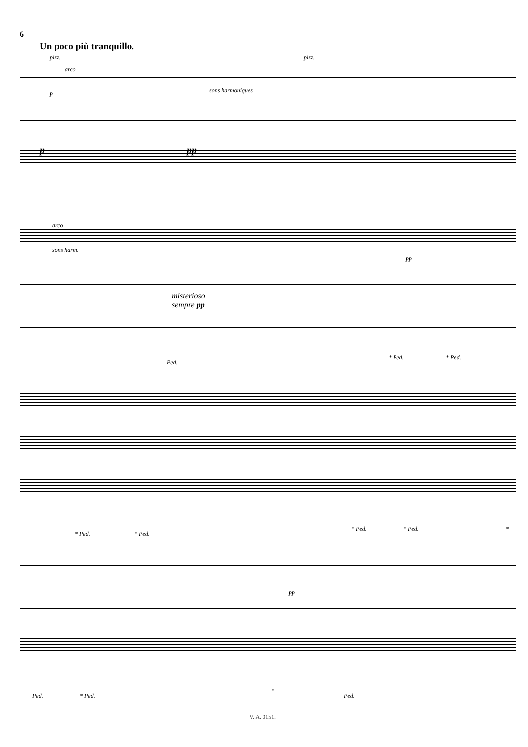6
Un poco più tranquillo.
pizz.
arco
sons harmoniques
pizz.
p
p pp
arco
sons harm.
pp
misterioso
sempre pp
Ped.
* Ped. * Ped.
* Ped. * Ped.
* Ped. * Ped. *
pp
Ped. * Ped.
*
Ped.
V. A. 3151.